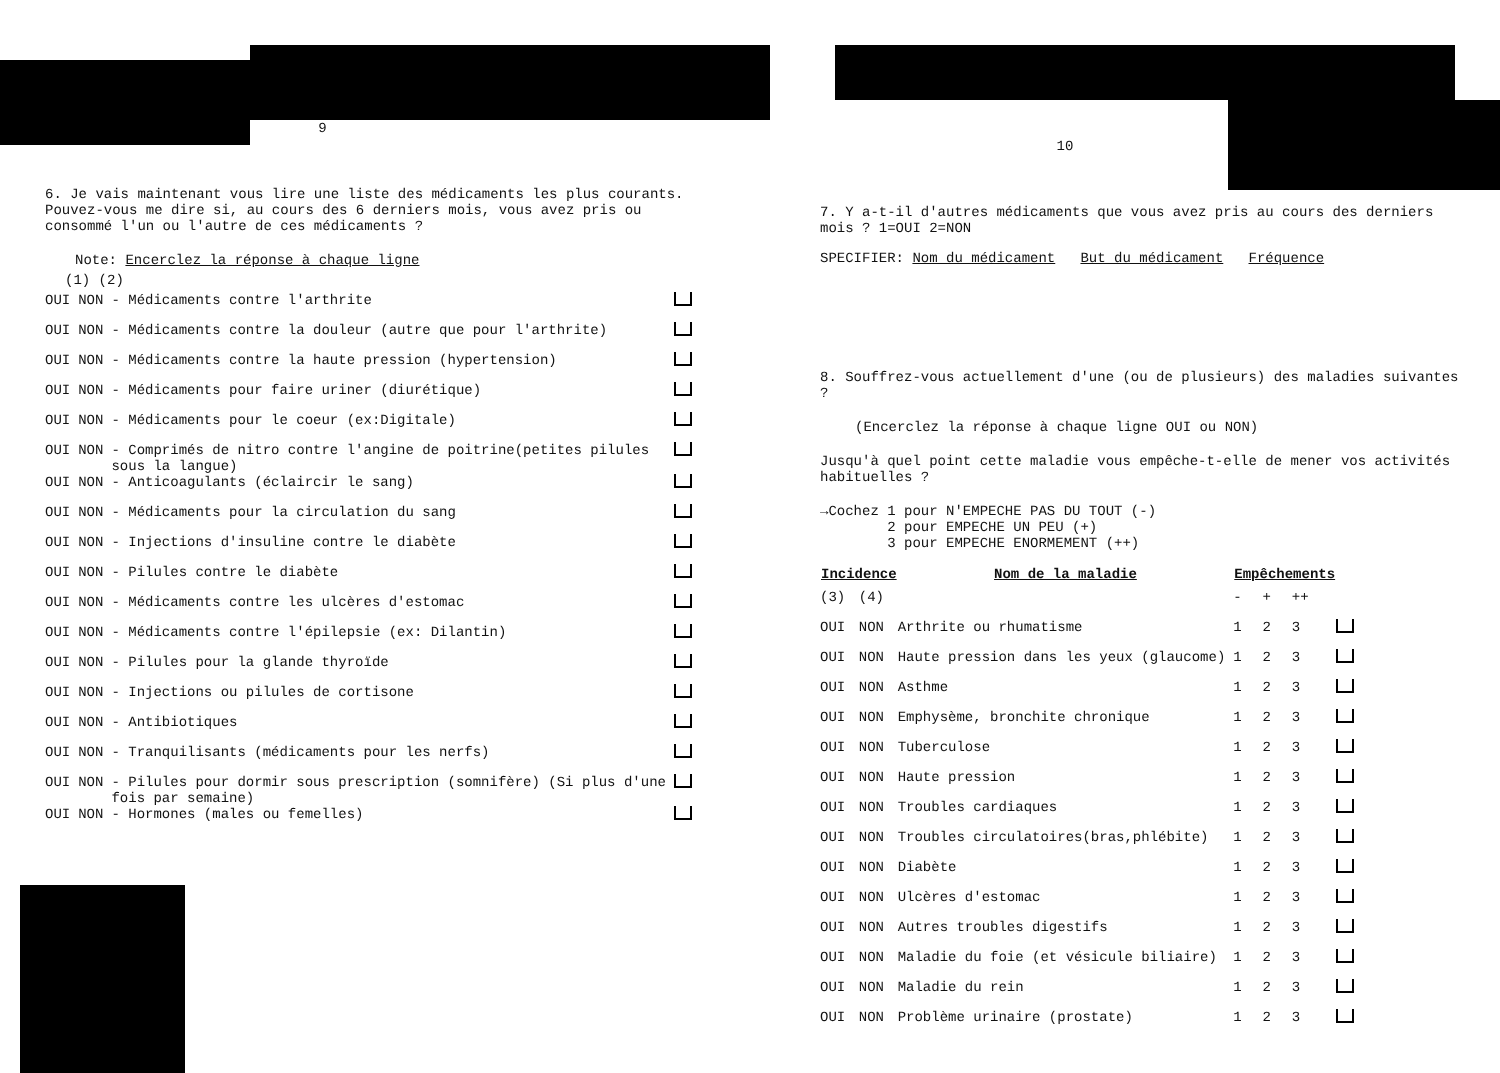9
6. Je vais maintenant vous lire une liste des médicaments les plus courants. Pouvez-vous me dire si, au cours des 6 derniers mois, vous avez pris ou consommé l'un ou l'autre de ces médicaments ?
Note: Encerclez la réponse à chaque ligne
(1) (2)
| OUI | NON | - Médicaments contre l'arthrite | |
| OUI | NON | - Médicaments contre la douleur (autre que pour l'arthrite) | |
| OUI | NON | - Médicaments contre la haute pression (hypertension) | |
| OUI | NON | - Médicaments pour faire uriner (diurétique) | |
| OUI | NON | - Médicaments pour le coeur (ex:Digitale) | |
| OUI | NON | - Comprimés de nitro contre l'angine de poitrine(petites pilules sous la langue) | |
| OUI | NON | - Anticoagulants (éclaircir le sang) | |
| OUI | NON | - Médicaments pour la circulation du sang | |
| OUI | NON | - Injections d'insuline contre le diabète | |
| OUI | NON | - Pilules contre le diabète | |
| OUI | NON | - Médicaments contre les ulcères d'estomac | |
| OUI | NON | - Médicaments contre l'épilepsie (ex: Dilantin) | |
| OUI | NON | - Pilules pour la glande thyroïde | |
| OUI | NON | - Injections ou pilules de cortisone | |
| OUI | NON | - Antibiotiques | |
| OUI | NON | - Tranquilisants (médicaments pour les nerfs) | |
| OUI | NON | - Pilules pour dormir sous prescription (somnifère) (Si plus d'une fois par semaine) | |
| OUI | NON | - Hormones (males ou femelles) | |
10
7. Y a-t-il d'autres médicaments que vous avez pris au cours des derniers mois ? 1=OUI 2=NON
SPECIFIER: Nom du médicament But du médicament Fréquence
8. Souffrez-vous actuellement d'une (ou de plusieurs) des maladies suivantes ?
(Encerclez la réponse à chaque ligne OUI ou NON)
Jusqu'à quel point cette maladie vous empêche-t-elle de mener vos activités habituelles ?
→Cochez 1 pour N'EMPECHE PAS DU TOUT (-)
2 pour EMPECHE UN PEU (+)
3 pour EMPECHE ENORMEMENT (++)
| Incidence | | Nom de la maladie | Empêchements | | | |
| (3) | (4) | | - | + | ++ | |
| OUI | NON | Arthrite ou rhumatisme | 1 | 2 | 3 | |
| OUI | NON | Haute pression dans les yeux (glaucome) | 1 | 2 | 3 | |
| OUI | NON | Asthme | 1 | 2 | 3 | |
| OUI | NON | Emphysème, bronchite chronique | 1 | 2 | 3 | |
| OUI | NON | Tuberculose | 1 | 2 | 3 | |
| OUI | NON | Haute pression | 1 | 2 | 3 | |
| OUI | NON | Troubles cardiaques | 1 | 2 | 3 | |
| OUI | NON | Troubles circulatoires(bras,phlébite) | 1 | 2 | 3 | |
| OUI | NON | Diabète | 1 | 2 | 3 | |
| OUI | NON | Ulcères d'estomac | 1 | 2 | 3 | |
| OUI | NON | Autres troubles digestifs | 1 | 2 | 3 | |
| OUI | NON | Maladie du foie (et vésicule biliaire) | 1 | 2 | 3 | |
| OUI | NON | Maladie du rein | 1 | 2 | 3 | |
| OUI | NON | Problème urinaire (prostate) | 1 | 2 | 3 | |